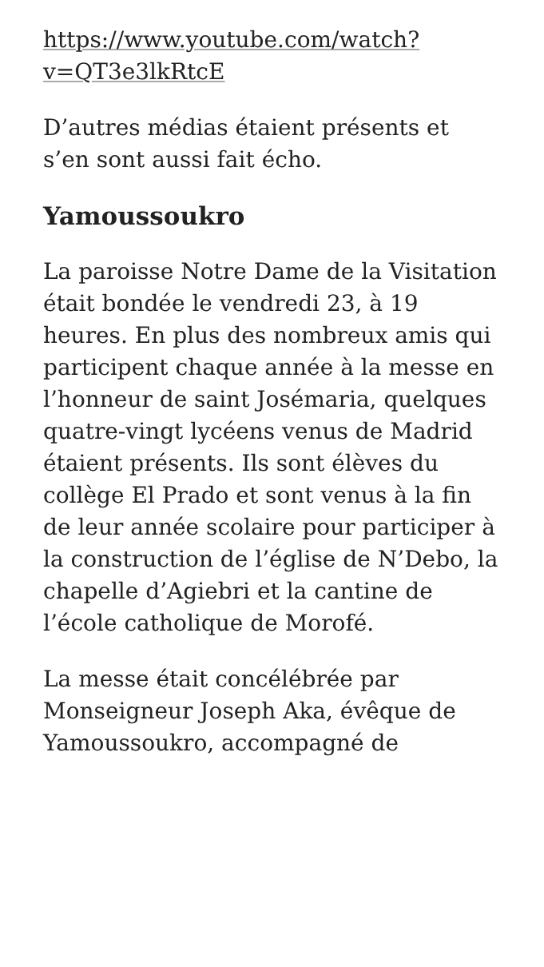https://www.youtube.com/watch?
v=QT3e3lkRtcE
D’autres médias étaient présents et s’en sont aussi fait écho.
Yamoussoukro
La paroisse Notre Dame de la Visitation était bondée le vendredi 23, à 19 heures. En plus des nombreux amis qui participent chaque année à la messe en l’honneur de saint Josémaria, quelques quatre-vingt lycéens venus de Madrid étaient présents. Ils sont élèves du collège El Prado et sont venus à la fin de leur année scolaire pour participer à la construction de l’église de N’Debo, la chapelle d’Agiebri et la cantine de l’école catholique de Morofé.
La messe était concélébrée par Monseigneur Joseph Aka, évêque de Yamoussoukro, accompagné de